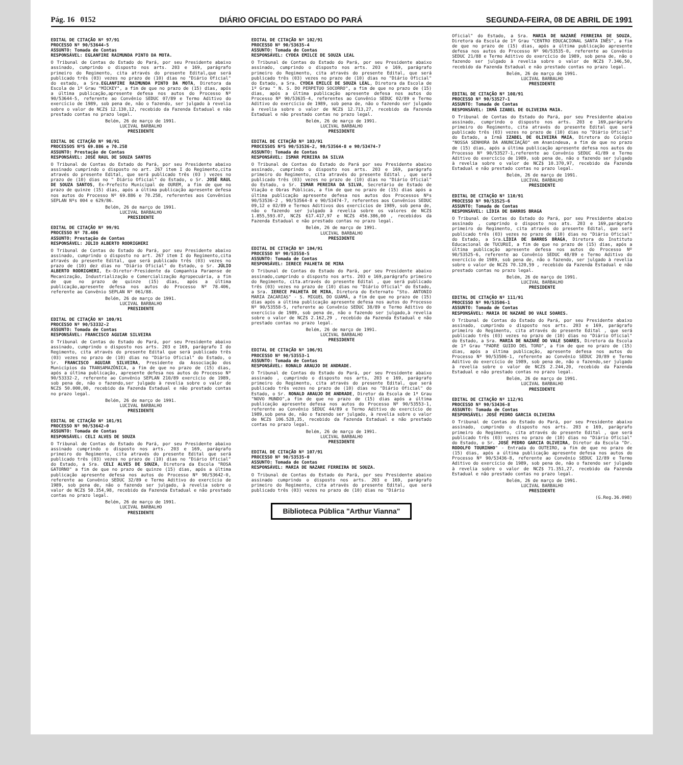Pág. 16 0152 DIÁRIO OFICIAL DO ESTADO DO PARÁ SEGUNDA-FEIRA, 08 DE ABRIL DE 1991
EDITAL DE CITAÇÃO Nº 97/91
PROCESSO Nº 90/53644-5
ASSUNTO: Tomada de Contas
RESPONSÁVEL: EGLANFIRE RAIMUNDA PINTO DA MOTA.
O Tribunal de Contas do Estado do Pará, por seu Presidente abaixo assinado, cumprindo o disposto nos arts. 203 e 169, parágrafo primeiro do Regimento, cita através do presente Edital,que será publicado três (03) vezes no prazo de (10) dias no "Diário Oficial" do estado, a Sra.EGLANFIRE RAIMUNDA PINTO DA MOTA, Diretora da Escola de 1º Grau "MICKEY", a fim de que no prazo de (15) dias, após a última publicação,apresente defesa nos autos do Processo Nº 90/53644-5, referente ao Convênio SEDUC 07/89 e Termo Aditivo do exercício de 1989, sob pena de, não o fazendo, ser julgado à revelia sobre o valor de NCZ$ 12.130,12, recebido da Fazenda Estadual e não prestado contas no prazo legal.
Belém, 26 de março de 1991.
LUCIVAL BARBALHO
PRESIDENTE
EDITAL DE CITAÇÃO Nº 98/91
PROCESSOS NºS 69.886 e 70.258
ASSUNTO: Prestação de Contas
RESPONSÁVEL: JOSÉ RAUL DE SOUZA SANTOS
O Tribunal de Contas do Estado do Pará, por seu Presidente abaixo assinado cumprindo o disposto no art. 267 item I do Regimento,cita através do presente Edital, que será publicado três (03 ) vezes no prazo de (10) dias no " Diário Oficial" do Estado, o Sr. JOSÉ RAUL DE SOUZA SANTOS, Ex-Prefeito Municipal de OUREM, a fim de que no prazo de quinze (15) dias, após a última publicação apresente defesa nos autos do Processo Nº 69.886 e 70.258, referentes aos Convênios SEPLAN Nºs 004 e 629/86.
Belém, 26 de março de 1991.
LUCIVAL BARBALHO
PRESIDENTE
EDITAL DE CITAÇÃO Nº 99/91
PROCESSO Nº 78.406
ASSUNTO: Prestação de Contas
RESPONSÁVEL: JÚLIO ALBERTO RODRIGHERI
O Tribunal de Contas do Estado do Pará, por seu Presidente abaixo assinado, cumprindo o disposto no art. 267 item I do Regimento,cita através do presente Edital, que será publicado três (03) vezes no prazo de (10) dez dias no "Diário Oficial" do Estado, o Sr. JÚLIO ALBERTO RODRIGHERI, Ex-Diretor-Presidente da Companhia Paraense de Mecanização, Industrialização e Comercialização Agropecuária, a fim de que no prazo de quinze (15) dias, após a última publicação,apresente defesa nos autos do Processo Nº 78.406, referente ao Convênio SEPLAN Nº 061/88.
Belém, 26 de março de 1991.
LUCIVAL BARBALHO
PRESIDENTE
EDITAL DE CITAÇÃO Nº 100/91
PROCESSO Nº 90/53332-2
ASSUNTO: Tomada de Contas
RESPONSÁVEL: FRANCISCO AGUIAR SILVEIRA
O Tribunal de Contas do Estado do Pará, por seu Presidente abaixo assinado, cumprindo o disposto nos arts. 203 e 169, parágrafo I do Regimento, cita através do presente Edital que será publicado três (03) vezes no prazo de (10) dias no "Diário Oficial" do Estado, o Sr. FRANCISCO AGUIAR SILVEIRA, Presidente da Associação dos Municípios da TRANSAMAZÔNICA, a fim de que no prazo de (15) dias, após a última publicação, apresente defesa nos autos do Processo Nº 90/53332-2, referente ao Convênio SEPLAN 210/89 exercício de 1989, sob pena de, não o fazendo,ser julgado à revelia sobre o valor de NCZ$ 50.000,00, recebido da Fazenda Estadual e não prestado contas no prazo legal.
Belém, 26 de março de 1991.
LUCIVAL BARBALHO
PRESIDENTE
EDITAL DE CITAÇÃO Nº 101/91
PROCESSO Nº 90/53642-0
ASSUNTO: Tomada de Contas
RESPONSÁVEL: CELI ALVES DE SOUZA
O Tribunal de Contas do Estado do Pará, por seu Presidente abaixo assinado cumprindo o disposto nos arts. 203 e 169, parágrafo primeiro do Regimento, cita através do presente Edital que será publicado três (03) vezes no prazo de (10) dias no "Diário Oficial" do Estado, a Sra. CELI ALVES DE SOUZA, Diretora da Escola "ROSA GATORNO" a fim de que no prazo de quinze (15) dias, após a última publicação apresente defesa nos autos do Processo Nº 90/53642-0, referente ao Convênio SEDUC 32/89 e Termo Aditivo do exercício de 1989, sob pena de, não o fazendo ser julgado, à revelia sobre o valor de NCZ$ 50.354,98, recebido da Fazenda Estadual e não prestado contas no prazo legal.
Belém, 26 de março de 1991.
LUCIVAL BARBALHO
PRESIDENTE
EDITAL DE CITAÇÃO Nº 102/91
PROCESSO Nº 90/53635-4
ASSUNTO: Tomada de Contas
RESPONSÁVEL: CYDEA EMILCE DE SOUZA LEAL
O Tribunal de Contas do Estado do Pará, por seu Presidente abaixo assinado, cumprindo o disposto nos arts. 203 e 169, parágrafo primeiro do Regimento, cita através do presente Edital, que será publicado três (03) vezes no prazo de (10) dias no "Diário Oficial" do Estado, a Sra. CYDEA EMILCE DE SOUZA LEAL, Diretora da Escola de 1º Grau " N. S. DO PERPETUO SOCORRO", a fim de que no prazo de (15) dias, após a última publicação apresente defesa nos autos do Processo Nº 90/53635-4, referentes ao Convênio SEDUC 02/89 e Termo Aditivo do exercício de 1989, sob pena de, não o fazendo ser julgado à revelia sobre o valor de NCZ$ 12.713,27, recebido da Fazenda Estadual e não prestado contas no prazo legal.
Belém, 26 de março de 1991.
LUCIVAL BARBALHO
PRESIDENTE
EDITAL DE CITAÇÃO Nº 103/91
PROCESSOS NºS 90/53536-2, 90/53564-8 e 90/53474-7
ASSUNTO: Tomada de Contas
RESPONSÁVEL: ISMAR PEREIRA DA SILVA
O Tribunal de Contas do Estado do Pará por seu Presidente abaixo assinado, cumprindo o disposto nos arts. 203 e 169, parágrafo primeiro do Regimento, cita através do presente Edital , que será publicado três (03) vezes no prazo de (10) dias no "Diário Oficial" do Estado, o Sr. ISMAR PEREIRA DA SILVA, Secretário de Estado de Viação e Obras Públicas, a fim de que no prazo de (15) dias após a última publicação apresente defesa nos autos dos Processos Nºs 90/53536-2 , 90/53564-8 e 90/53474-7, referentes aos Convênios SEDUC 09,12 e 02/89 e Termos Aditivos dos exercícios de 1989, sob pena de, não o fazendo ser julgado à revelia sobre os valores de NCZ$ 1.855,593.07, NCZ$ 617.417,97 e NCZ$ 456.386,00 , recebidos da Fazenda Estadual e não prestado contas no prazo legal.
Belém, 26 de março de 1991.
LUCIVAL BARBALHO
PRESIDENTE
EDITAL DE CITAÇÃO Nº 104/91
PROCESSO Nº 90/53558-5
ASSUNTO: Tomada de Contas
RESPONSÁVEL: IERECE PALHETA DE MIRA
O Tribunal de Contas do Estado do Pará, por seu Presidente abaixo assinado,cumprindo o disposto nos arts. 203 e 169,parágrafo primeiro do Regimento, cita.através do presente Edital , que será publicado três (03) vezes no prazo de (10) dias no "Diário Oficial" do Estado, a Sra. IERECE PALHETA DE MIRA, Diretora do Externato "Sto. ANTONIO MARIA ZACARIAS" - S. MIGUEL DO GUAMÁ, a fim de que no prazo de (15) dias após a última publicação apresente defesa nos autos do Processo Nº 90/53558-5, referente ao Convênio SEDUC 38/89 e Termo Aditivo do exercício de 1989, sob pena de, não o fazendo ser julgado,à revelia sobre o valor de NCZ$ 2.162,29 , recebido da Fazenda Estadual e não prestado contas no prazo legal.
Belém, 26 de março de 1991.
LUCIVAL BARBALHO
PRESIDENTE
EDITAL DE CITAÇÃO Nº 106/91
PROCESSO Nº 90/53553-1
ASSUNTO: Tomada de Contas
RESPONSÁVEL: RONALD ARAUJO DE ANDRADE.
O Tribunal de Contas do Estado do Pará, por seu Presidente abaixo assinado , cumprindo o disposto nos arts, 203 e 169, parágrafo primeiro do Regimento, cita através do presente Edital, que será publicado três vezes no prazo de (10) dias no "Diário Oficial" do Estado, o Sr. RONALD ARAUJO DE ANDRADE, Diretor da Escola de 1º Grau "NOVO MUNDO",a fim de que no prazo de (15) dias após a última publicação apresente defesa nos autos do Processo Nº 90/53553-1, referente ao Convênio SEDUC 44/89 e Termo Aditivo do exercício de 1989,sob pena de, não o fazendo ser julgado, à revelia sobre o valor de NCZ$ 106.528,35, recebido da Fazenda Estadual e não prestado contas no prazo legal.
Belém, 26 de março de 1991.
LUCIVAL BARBALHO
PRESIDENTE
EDITAL DE CITAÇÃO Nº 107/91
PROCESSO Nº 90/53535-0
ASSUNTO: Tomada de Contas
RESPONSÁVEL: MARIA DE NAZARE FERREIRA DE SOUZA.
O Tribunal de Contas do Estado do Pará, por seu Presidente abaixo assinado cumprindo o disposto nos arts. 203 e 169, parágrafo primeiro do Regimento, cita através do presente Edital, que será publicado três (03) vezes no prazo de (10) dias no "Diário
Biblioteca Pública "Arthur Vianna"
Oficial" do Estado, a Sra. MARIA DE NAZARÉ FERREIRA DE SOUZA, Diretora da Escola de 1º Grau "CENTRO EDUCACIONAL SANTA INÊS", a fim de que no prazo de (15) dias, após a última publicação apresente defesa nos autos do Processo Nº 90/53535-0, referente ao Convênio SEDUC 21/88 e Termo Aditivo do exercício de 1989, sob pena de, não o fazendo ser julgado à revelia sobre o valor de NCZ$ 7.346,50, recebido da Fazenda Estadual e não prestado contas no prazo legal.
Belém, 26 de março de 1991.
LUCIVAL BARBALHO
PRESIDENTE
EDITAL DE CITAÇÃO Nº 108/91
PROCESSO Nº 90/53527-1
ASSUNTO: Tomada de Contas
RESPONSÁVEL: IRMÃ IZABEL DE OLIVEIRA MAIA.
O Tribunal de Contas do Estado do Pará, por seu Presidente abaixo assinado, cumprindo o disposto nos arts. 203 e 169,parágrafo primeiro do Regimento, cita através do presente Edital que será publicado três (03) vezes no prazo de (10) dias no "Diário Oficial" do Estado, a Irmã IZABEL DE OLIVEIRA MAIA, Diretora do Colégio "NOSSA SENHORA DA ANUNCIAÇÃO" em Ananindeua, a fim de que no prazo de (15) dias, após a última publicação apresente defesa nos autos do Processo Nº 90/53527-1,referente ao Convênio SEDUC 41/89 e Termo Aditivo do exercício de 1989, sob pena de, não o fazendo ser julgado à revelia sobre o valor de NCZ$ 10.370,97, recebido da Fazenda Estadual e não prestado contas no prazo legal.
Belém, 26 de março de 1991.
LUCIVAL BARBALHO
PRESIDENTE
EDITAL DE CITAÇÃO Nº 110/91
PROCESSO Nº 90/53525-6
ASSUNTO: Tomada de Contas
RESPONSÁVEL: LÍDIA DE BARROS BRAGA
O Tribunal de Contas do Estado do Pará, por seu Presidente abaixo assinado , cumprindo o disposto nos ats. 203 e 169,parágrafo primeiro do Regimento, cita através do presente Edital, que será publicado três (03) vezes no prazo de (10) dias no "Diário Oficial" do Estado, a Sra.LÍDIA DE BARROS BRAGA, Diretora do Instituto Educacional de TUCURUÍ, a fim de que no prazo de (15) dias, após a última publicação apresente defesa nos autos do Processo Nº 90/53525-6, referente ao Convênio SEDUC 48/89 e Termo Aditivo do exercício de 1989, sob pena de, não o fazendo, ser julgado à revelia sobre o valor de NCZ$ 70.120,59 , recebido da Fazenda Estadual e não prestado contas no prazo legal.
Belém, 26 de março de 1991.
LUCIVAL BARBALHO
PRESIDENTE
EDITAL DE CITAÇÃO Nº 111/91
PROCESSO Nº 90/53506-1
ASSUNTO: Tomada de Contas
RESPONSÁVEL: MARIA DE NAZARÉ DO VALE SOARES.
O Tribunal de Contas do Estado do Pará, por seu Presidente abaixo assinado, cumprindo o disposto nos arts. 203 e 169, parágrafo primeiro do Regimento, cita através do presente Edital , que será publicado três (03) vezes no prazo de (10) dias no "Diário Oficial" do Estado, a Sra. MARIA DE NAZARÉ DO VALE SOARES, Diretora da Escola de 1º Grau "PADRE GUIDO DEL TORO", a fim de que no prazo de (15) dias, após a última publicação, apresente defesa nos autos do Processo Nº 90/53506-1, referente ao Convênio SEDUC 20/89 e Termo Aditivo do exercício de 1989, sob pena de, não o fazendo,ser julgado à revelia sobre o valor de NCZ$ 2.244,20, recebido da Fazenda Estadual e não prestado contas no prazo legal.
Belém, 26 de março de 1991.
LUCIVAL BARBALHO
PRESIDENTE
EDITAL DE CITAÇÃO Nº 112/91
PROCESSO Nº 90/53436-8
ASSUNTO: Tomada de Contas
RESPONSÁVEL: JOSÉ PEDRO GARCIA OLIVEIRA
O Tribunal de Contas do Estado do Pará, por seu Presidente abaixo assinado, cumprindo o disposto nos arts. 203 e 169, parágrafo primeiro do Regimento, cita através do presente Edital , que será publicado três (03) vezes no prazo de (10) dias no "Diário Oficial" do Estado, o Sr. JOSÉ PEDRO GARCIA OLIVEIRA, Diretor da Escola "Dr. RODOLFO TOURINHO" - Entrada do OUTEIRO, a fim de que no prazo de (15) dias, após a última publicação apresente defesa nos autos do Processo Nº 90/53436-8, referente ao Convênio SEDUC 12/89 e Termo Aditivo do exercício de 1989, sob pena de, não o fazendo ser julgado à revelia sobre o valor de NCZ$ 71.351,27, recebido da Fazenda Estadual e não prestado contas no prazo legal.
Belém, 26 de março de 1991.
LUCIVAL BARBALHO
PRESIDENTE
(G.Reg.36.098)